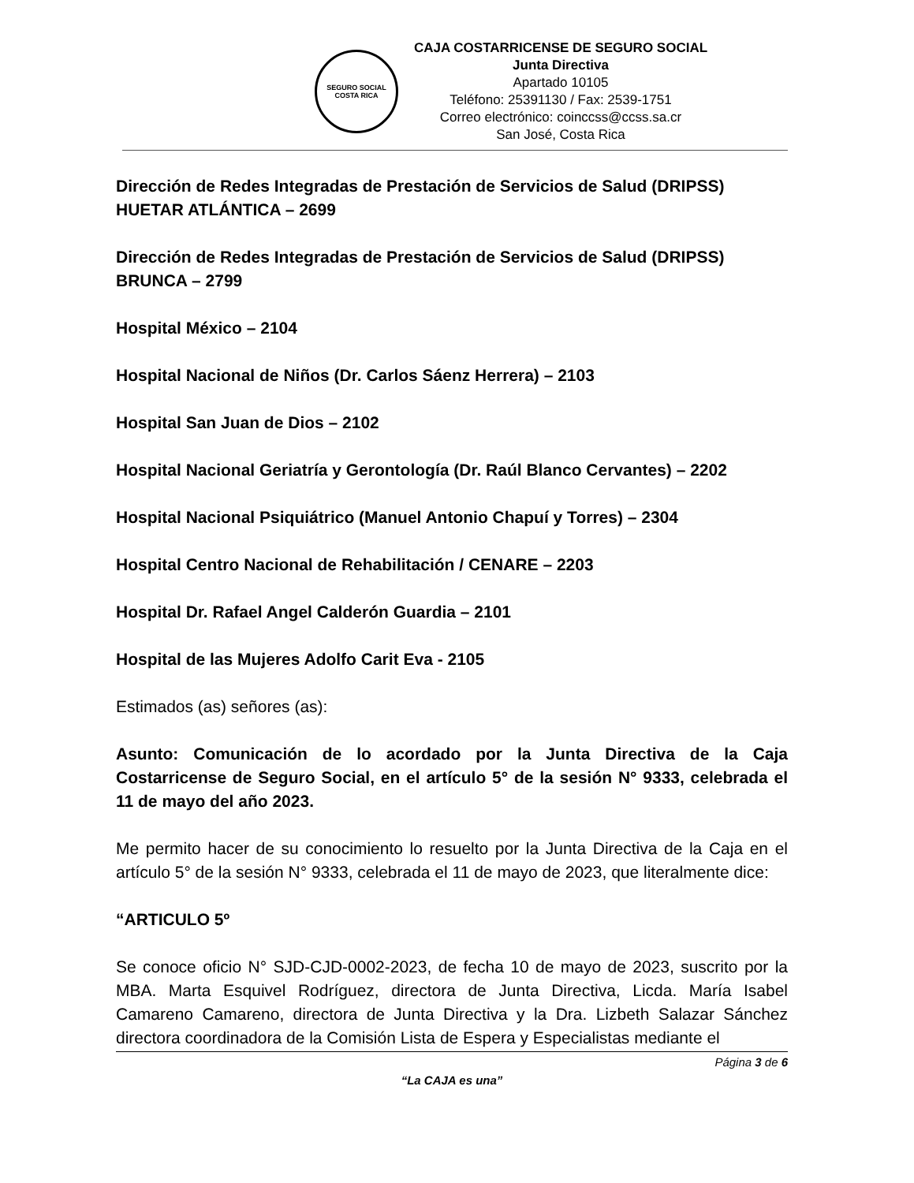SEGURO SOCIAL
COSTA RICA
CAJA COSTARRICENSE DE SEGURO SOCIAL
Junta Directiva
Apartado 10105
Teléfono: 25391130 / Fax: 2539-1751
Correo electrónico: coinccss@ccss.sa.cr
San José, Costa Rica
Dirección de Redes Integradas de Prestación de Servicios de Salud (DRIPSS) HUETAR ATLÁNTICA – 2699
Dirección de Redes Integradas de Prestación de Servicios de Salud (DRIPSS) BRUNCA – 2799
Hospital México – 2104
Hospital Nacional de Niños (Dr. Carlos Sáenz Herrera) – 2103
Hospital San Juan de Dios – 2102
Hospital Nacional Geriatría y Gerontología (Dr. Raúl Blanco Cervantes) – 2202
Hospital Nacional Psiquiátrico (Manuel Antonio Chapuí y Torres) – 2304
Hospital Centro Nacional de Rehabilitación / CENARE – 2203
Hospital Dr. Rafael Angel Calderón Guardia – 2101
Hospital de las Mujeres Adolfo Carit Eva - 2105
Estimados (as) señores (as):
Asunto: Comunicación de lo acordado por la Junta Directiva de la Caja Costarricense de Seguro Social, en el artículo 5° de la sesión N° 9333, celebrada el 11 de mayo del año 2023.
Me permito hacer de su conocimiento lo resuelto por la Junta Directiva de la Caja en el artículo 5° de la sesión N° 9333, celebrada el 11 de mayo de 2023, que literalmente dice:
“ARTICULO 5º
Se conoce oficio N° SJD-CJD-0002-2023, de fecha 10 de mayo de 2023, suscrito por la MBA. Marta Esquivel Rodríguez, directora de Junta Directiva, Licda. María Isabel Camareno Camareno, directora de Junta Directiva y la Dra. Lizbeth Salazar Sánchez directora coordinadora de la Comisión Lista de Espera y Especialistas mediante el
Página 3 de 6
“La CAJA es una”